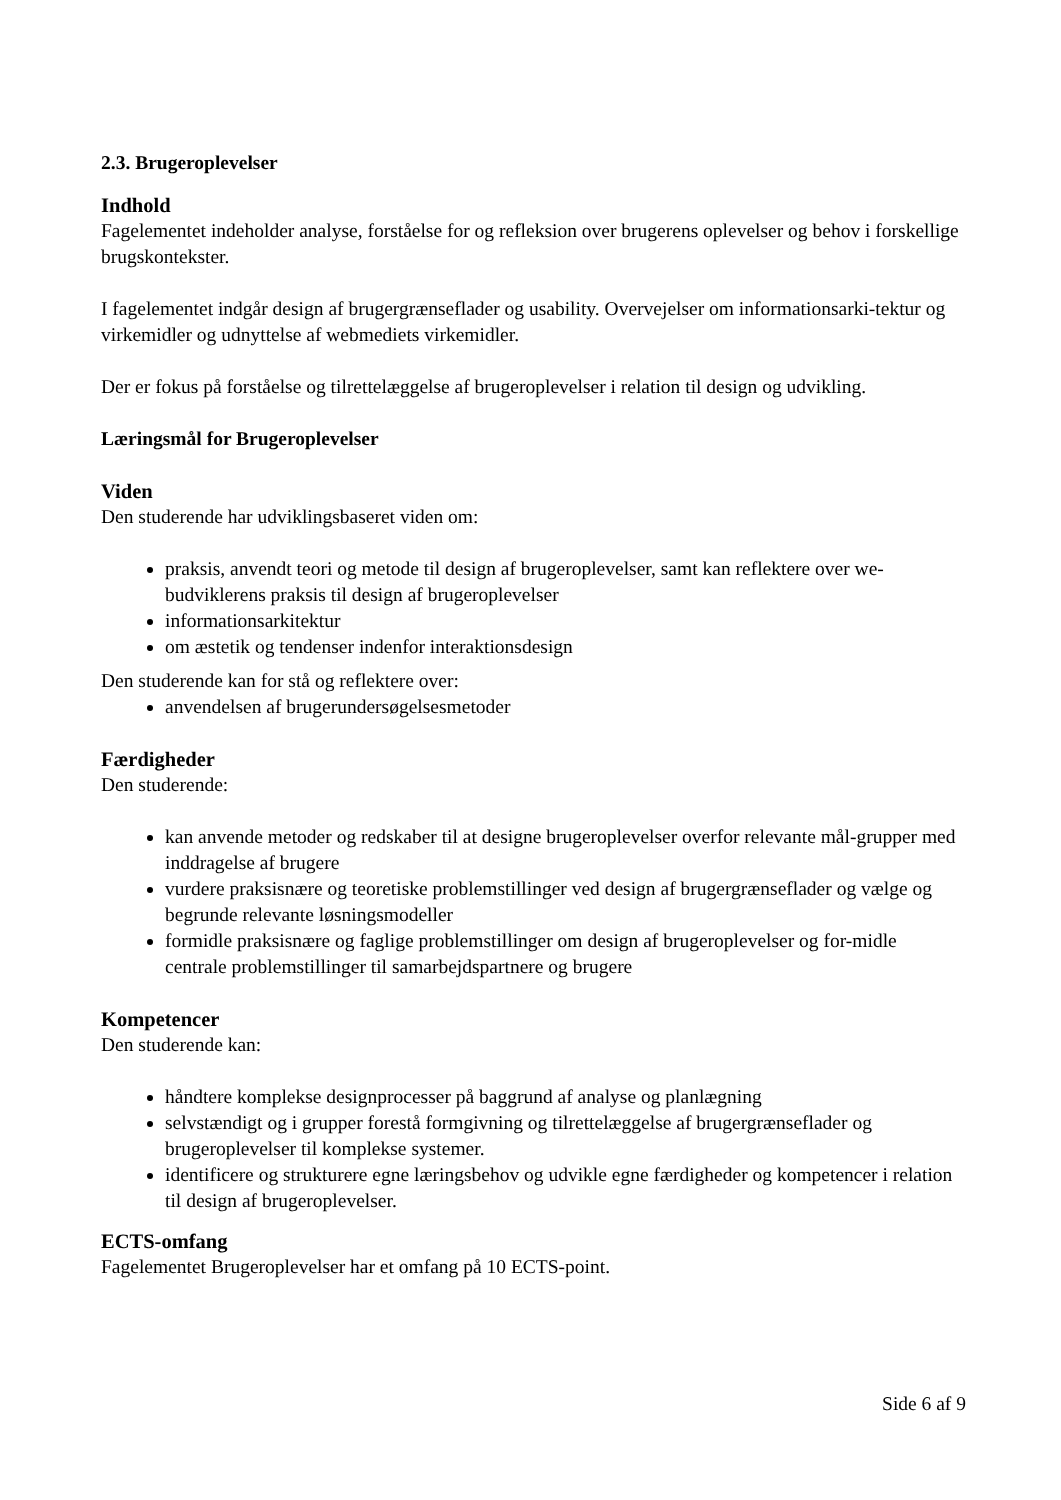2.3. Brugeroplevelser
Indhold
Fagelementet indeholder analyse, forståelse for og refleksion over brugerens oplevelser og behov i forskellige brugskontekster.
I fagelementet indgår design af brugergrænseflader og usability. Overvejelser om informationsarki-tektur og virkemidler og udnyttelse af webmediets virkemidler.
Der er fokus på forståelse og tilrettelæggelse af brugeroplevelser i relation til design og udvikling.
Læringsmål for Brugeroplevelser
Viden
Den studerende har udviklingsbaseret viden om:
praksis, anvendt teori og metode til design af brugeroplevelser, samt kan reflektere over we-budviklerens praksis til design af brugeroplevelser
informationsarkitektur
om æstetik og tendenser indenfor interaktionsdesign
Den studerende kan for stå og reflektere over:
anvendelsen af brugerundersøgelsesmetoder
Færdigheder
Den studerende:
kan anvende metoder og redskaber til at designe brugeroplevelser overfor relevante mål-grupper med inddragelse af brugere
vurdere praksisnære og teoretiske problemstillinger ved design af brugergrænseflader og vælge og begrunde relevante løsningsmodeller
formidle praksisnære og faglige problemstillinger om design af brugeroplevelser og for-midle centrale problemstillinger til samarbejdspartnere og brugere
Kompetencer
Den studerende kan:
håndtere komplekse designprocesser på baggrund af analyse og planlægning
selvstændigt og i grupper forestå formgivning og tilrettelæggelse af brugergrænseflader og brugeroplevelser til komplekse systemer.
identificere og strukturere egne læringsbehov og udvikle egne færdigheder og kompetencer i relation til design af brugeroplevelser.
ECTS-omfang
Fagelementet Brugeroplevelser har et omfang på 10 ECTS-point.
Side 6 af 9